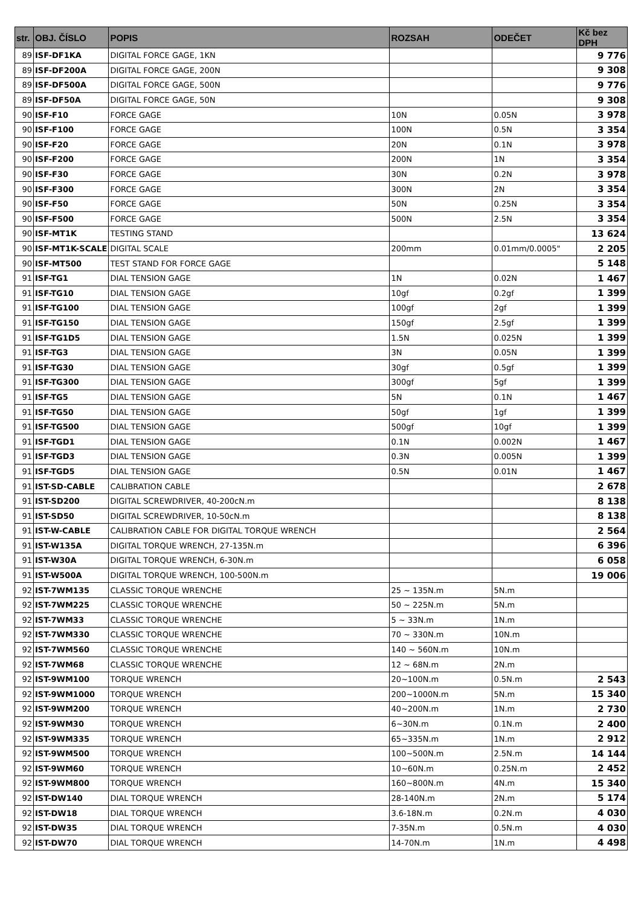| str. | OBJ. ČÍSLO | POPIS | ROZSAH | ODEČET | Kč bez DPH |
| --- | --- | --- | --- | --- | --- |
| 89 | ISF-DF1KA | DIGITAL FORCE GAGE, 1KN | | | 9 776 |
| 89 | ISF-DF200A | DIGITAL FORCE GAGE, 200N | | | 9 308 |
| 89 | ISF-DF500A | DIGITAL FORCE GAGE, 500N | | | 9 776 |
| 89 | ISF-DF50A | DIGITAL FORCE GAGE, 50N | | | 9 308 |
| 90 | ISF-F10 | FORCE GAGE | 10N | 0.05N | 3 978 |
| 90 | ISF-F100 | FORCE GAGE | 100N | 0.5N | 3 354 |
| 90 | ISF-F20 | FORCE GAGE | 20N | 0.1N | 3 978 |
| 90 | ISF-F200 | FORCE GAGE | 200N | 1N | 3 354 |
| 90 | ISF-F30 | FORCE GAGE | 30N | 0.2N | 3 978 |
| 90 | ISF-F300 | FORCE GAGE | 300N | 2N | 3 354 |
| 90 | ISF-F50 | FORCE GAGE | 50N | 0.25N | 3 354 |
| 90 | ISF-F500 | FORCE GAGE | 500N | 2.5N | 3 354 |
| 90 | ISF-MT1K | TESTING STAND | | | 13 624 |
| 90 | ISF-MT1K-SCALE | DIGITAL SCALE | 200mm | 0.01mm/0.0005" | 2 205 |
| 90 | ISF-MT500 | TEST STAND FOR FORCE GAGE | | | 5 148 |
| 91 | ISF-TG1 | DIAL TENSION GAGE | 1N | 0.02N | 1 467 |
| 91 | ISF-TG10 | DIAL TENSION GAGE | 10gf | 0.2gf | 1 399 |
| 91 | ISF-TG100 | DIAL TENSION GAGE | 100gf | 2gf | 1 399 |
| 91 | ISF-TG150 | DIAL TENSION GAGE | 150gf | 2.5gf | 1 399 |
| 91 | ISF-TG1D5 | DIAL TENSION GAGE | 1.5N | 0.025N | 1 399 |
| 91 | ISF-TG3 | DIAL TENSION GAGE | 3N | 0.05N | 1 399 |
| 91 | ISF-TG30 | DIAL TENSION GAGE | 30gf | 0.5gf | 1 399 |
| 91 | ISF-TG300 | DIAL TENSION GAGE | 300gf | 5gf | 1 399 |
| 91 | ISF-TG5 | DIAL TENSION GAGE | 5N | 0.1N | 1 467 |
| 91 | ISF-TG50 | DIAL TENSION GAGE | 50gf | 1gf | 1 399 |
| 91 | ISF-TG500 | DIAL TENSION GAGE | 500gf | 10gf | 1 399 |
| 91 | ISF-TGD1 | DIAL TENSION GAGE | 0.1N | 0.002N | 1 467 |
| 91 | ISF-TGD3 | DIAL TENSION GAGE | 0.3N | 0.005N | 1 399 |
| 91 | ISF-TGD5 | DIAL TENSION GAGE | 0.5N | 0.01N | 1 467 |
| 91 | IST-SD-CABLE | CALIBRATION CABLE | | | 2 678 |
| 91 | IST-SD200 | DIGITAL SCREWDRIVER, 40-200cN.m | | | 8 138 |
| 91 | IST-SD50 | DIGITAL SCREWDRIVER, 10-50cN.m | | | 8 138 |
| 91 | IST-W-CABLE | CALIBRATION CABLE FOR DIGITAL TORQUE WRENCH | | | 2 564 |
| 91 | IST-W135A | DIGITAL TORQUE WRENCH, 27-135N.m | | | 6 396 |
| 91 | IST-W30A | DIGITAL TORQUE WRENCH, 6-30N.m | | | 6 058 |
| 91 | IST-W500A | DIGITAL TORQUE WRENCH, 100-500N.m | | | 19 006 |
| 92 | IST-7WM135 | CLASSIC TORQUE WRENCHE | 25 ~ 135N.m | 5N.m | |
| 92 | IST-7WM225 | CLASSIC TORQUE WRENCHE | 50 ~ 225N.m | 5N.m | |
| 92 | IST-7WM33 | CLASSIC TORQUE WRENCHE | 5 ~ 33N.m | 1N.m | |
| 92 | IST-7WM330 | CLASSIC TORQUE WRENCHE | 70 ~ 330N.m | 10N.m | |
| 92 | IST-7WM560 | CLASSIC TORQUE WRENCHE | 140 ~ 560N.m | 10N.m | |
| 92 | IST-7WM68 | CLASSIC TORQUE WRENCHE | 12 ~ 68N.m | 2N.m | |
| 92 | IST-9WM100 | TORQUE WRENCH | 20~100N.m | 0.5N.m | 2 543 |
| 92 | IST-9WM1000 | TORQUE WRENCH | 200~1000N.m | 5N.m | 15 340 |
| 92 | IST-9WM200 | TORQUE WRENCH | 40~200N.m | 1N.m | 2 730 |
| 92 | IST-9WM30 | TORQUE WRENCH | 6~30N.m | 0.1N.m | 2 400 |
| 92 | IST-9WM335 | TORQUE WRENCH | 65~335N.m | 1N.m | 2 912 |
| 92 | IST-9WM500 | TORQUE WRENCH | 100~500N.m | 2.5N.m | 14 144 |
| 92 | IST-9WM60 | TORQUE WRENCH | 10~60N.m | 0.25N.m | 2 452 |
| 92 | IST-9WM800 | TORQUE WRENCH | 160~800N.m | 4N.m | 15 340 |
| 92 | IST-DW140 | DIAL TORQUE WRENCH | 28-140N.m | 2N.m | 5 174 |
| 92 | IST-DW18 | DIAL TORQUE WRENCH | 3.6-18N.m | 0.2N.m | 4 030 |
| 92 | IST-DW35 | DIAL TORQUE WRENCH | 7-35N.m | 0.5N.m | 4 030 |
| 92 | IST-DW70 | DIAL TORQUE WRENCH | 14-70N.m | 1N.m | 4 498 |